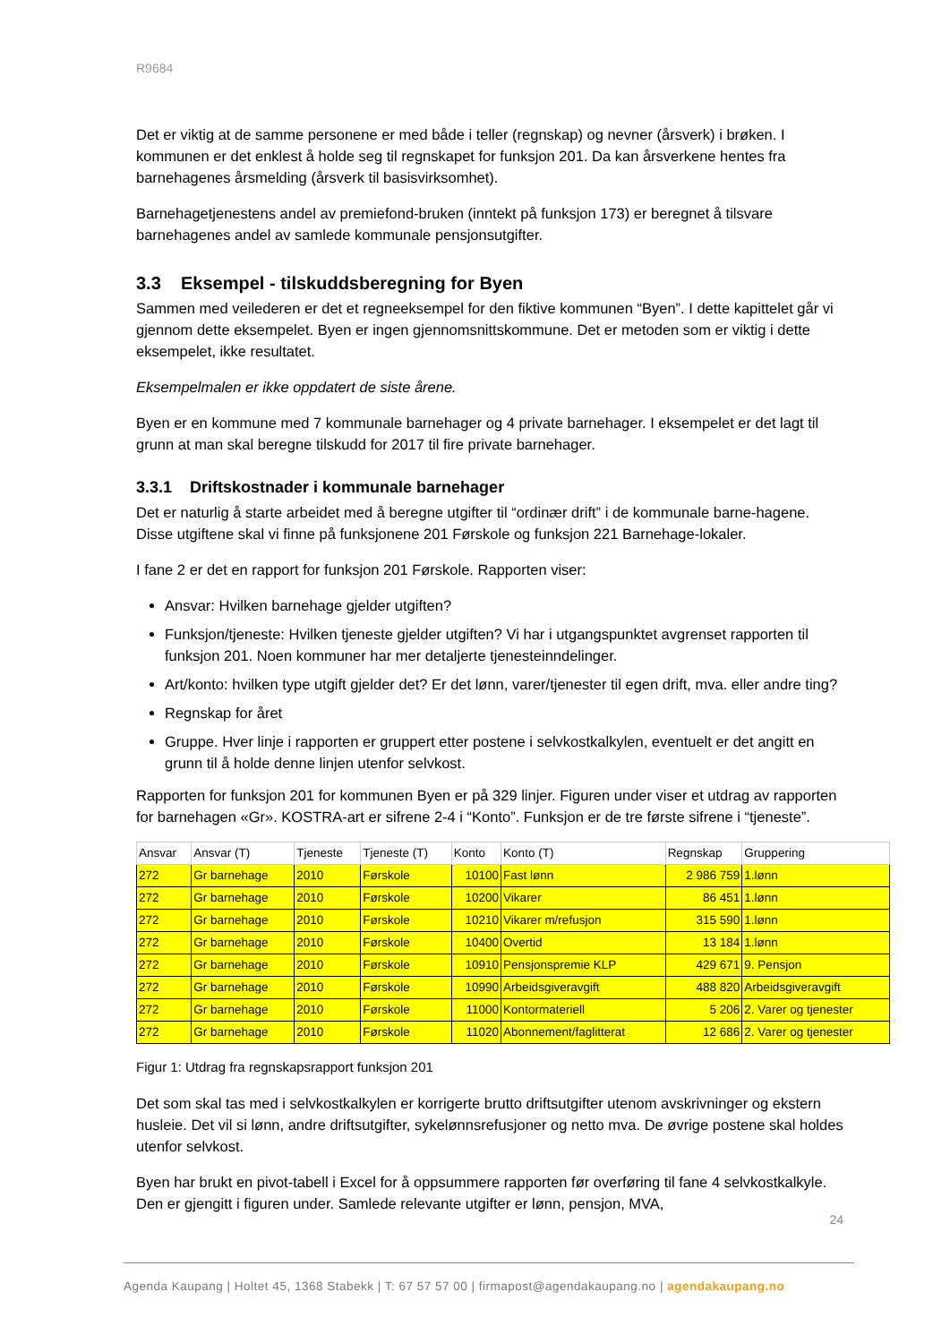R9684
Det er viktig at de samme personene er med både i teller (regnskap) og nevner (årsverk) i brøken. I kommunen er det enklest å holde seg til regnskapet for funksjon 201. Da kan årsverkene hentes fra barnehagenes årsmelding (årsverk til basisvirksomhet).
Barnehagetjenestens andel av premiefond-bruken (inntekt på funksjon 173) er beregnet å tilsvare barnehagenes andel av samlede kommunale pensjonsutgifter.
3.3 Eksempel - tilskuddsberegning for Byen
Sammen med veilederen er det et regneeksempel for den fiktive kommunen “Byen”. I dette kapittelet går vi gjennom dette eksempelet. Byen er ingen gjennomsnittskommune. Det er metoden som er viktig i dette eksempelet, ikke resultatet.
Eksempelmalen er ikke oppdatert de siste årene.
Byen er en kommune med 7 kommunale barnehager og 4 private barnehager. I eksempelet er det lagt til grunn at man skal beregne tilskudd for 2017 til fire private barnehager.
3.3.1 Driftskostnader i kommunale barnehager
Det er naturlig å starte arbeidet med å beregne utgifter til “ordinær drift” i de kommunale barne-hagene. Disse utgiftene skal vi finne på funksjonene 201 Førskole og funksjon 221 Barnehage-lokaler.
I fane 2 er det en rapport for funksjon 201 Førskole. Rapporten viser:
Ansvar: Hvilken barnehage gjelder utgiften?
Funksjon/tjeneste: Hvilken tjeneste gjelder utgiften? Vi har i utgangspunktet avgrenset rapporten til funksjon 201. Noen kommuner har mer detaljerte tjenesteinndelinger.
Art/konto: hvilken type utgift gjelder det? Er det lønn, varer/tjenester til egen drift, mva. eller andre ting?
Regnskap for året
Gruppe. Hver linje i rapporten er gruppert etter postene i selvkostkalkylen, eventuelt er det angitt en grunn til å holde denne linjen utenfor selvkost.
Rapporten for funksjon 201 for kommunen Byen er på 329 linjer. Figuren under viser et utdrag av rapporten for barnehagen «Gr». KOSTRA-art er sifrene 2-4 i “Konto”. Funksjon er de tre første sifrene i “tjeneste”.
| Ansvar | Ansvar (T) | Tjeneste | Tjeneste (T) | Konto | Konto (T) | Regnskap | Gruppering |
| --- | --- | --- | --- | --- | --- | --- | --- |
| 272 | Gr barnehage | 2010 | Førskole | 10100 | Fast lønn | 2 986 759 | 1.lønn |
| 272 | Gr barnehage | 2010 | Førskole | 10200 | Vikarer | 86 451 | 1.lønn |
| 272 | Gr barnehage | 2010 | Førskole | 10210 | Vikarer m/refusjon | 315 590 | 1.lønn |
| 272 | Gr barnehage | 2010 | Førskole | 10400 | Overtid | 13 184 | 1.lønn |
| 272 | Gr barnehage | 2010 | Førskole | 10910 | Pensjonspremie KLP | 429 671 | 9. Pensjon |
| 272 | Gr barnehage | 2010 | Førskole | 10990 | Arbeidsgiveravgift | 488 820 | Arbeidsgiveravgift |
| 272 | Gr barnehage | 2010 | Førskole | 11000 | Kontormateriell | 5 206 | 2. Varer og tjenester |
| 272 | Gr barnehage | 2010 | Førskole | 11020 | Abonnement/faglitterat | 12 686 | 2. Varer og tjenester |
Figur 1: Utdrag fra regnskapsrapport funksjon 201
Det som skal tas med i selvkostkalkylen er korrigerte brutto driftsutgifter utenom avskrivninger og ekstern husleie. Det vil si lønn, andre driftsutgifter, sykelønnsrefusjoner og netto mva. De øvrige postene skal holdes utenfor selvkost.
Byen har brukt en pivot-tabell i Excel for å oppsummere rapporten før overføring til fane 4 selvkostkalkyle. Den er gjengitt i figuren under. Samlede relevante utgifter er lønn, pensjon, MVA,
24
Agenda Kaupang | Holtet 45, 1368 Stabekk | T: 67 57 57 00 | firmapost@agendakaupang.no | agendakaupang.no